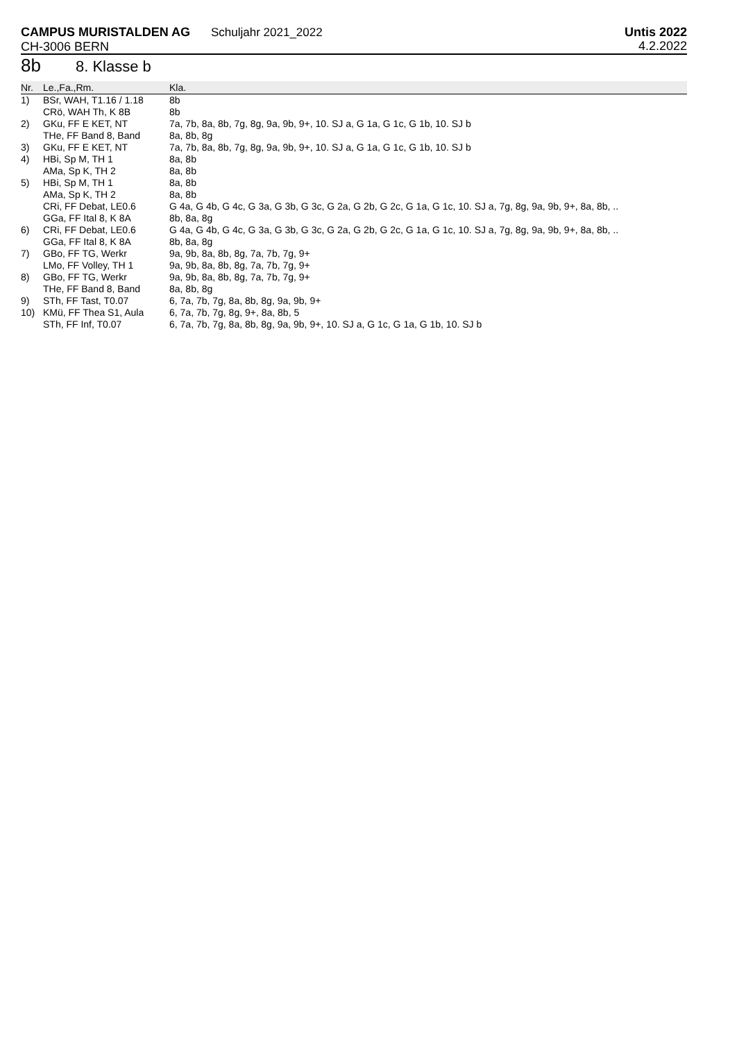CAMPUS MURISTALDEN AG Schuljahr 2021_2022
CH-3006 BERN
Untis 2022
4.2.2022
8b 8. Klasse b
| Nr. | Le.,Fa.,Rm. | Kla. |
| --- | --- | --- |
| 1) | BSr, WAH, T1.16 / 1.18 | 8b |
| | CRö, WAH Th, K 8B | 8b |
| 2) | GKu, FF E KET, NT | 7a, 7b, 8a, 8b, 7g, 8g, 9a, 9b, 9+, 10. SJ a, G 1a, G 1c, G 1b, 10. SJ b |
| | THe, FF Band 8, Band | 8a, 8b, 8g |
| 3) | GKu, FF E KET, NT | 7a, 7b, 8a, 8b, 7g, 8g, 9a, 9b, 9+, 10. SJ a, G 1a, G 1c, G 1b, 10. SJ b |
| 4) | HBi, Sp M, TH 1 | 8a, 8b |
| | AMa, Sp K, TH 2 | 8a, 8b |
| 5) | HBi, Sp M, TH 1 | 8a, 8b |
| | AMa, Sp K, TH 2 | 8a, 8b |
| | CRi, FF Debat, LE0.6 | G 4a, G 4b, G 4c, G 3a, G 3b, G 3c, G 2a, G 2b, G 2c, G 1a, G 1c, 10. SJ a, 7g, 8g, 9a, 9b, 9+, 8a, 8b, .. |
| | GGa, FF Ital 8, K 8A | 8b, 8a, 8g |
| 6) | CRi, FF Debat, LE0.6 | G 4a, G 4b, G 4c, G 3a, G 3b, G 3c, G 2a, G 2b, G 2c, G 1a, G 1c, 10. SJ a, 7g, 8g, 9a, 9b, 9+, 8a, 8b, .. |
| | GGa, FF Ital 8, K 8A | 8b, 8a, 8g |
| 7) | GBo, FF TG, Werkr | 9a, 9b, 8a, 8b, 8g, 7a, 7b, 7g, 9+ |
| | LMo, FF Volley, TH 1 | 9a, 9b, 8a, 8b, 8g, 7a, 7b, 7g, 9+ |
| 8) | GBo, FF TG, Werkr | 9a, 9b, 8a, 8b, 8g, 7a, 7b, 7g, 9+ |
| | THe, FF Band 8, Band | 8a, 8b, 8g |
| 9) | STh, FF Tast, T0.07 | 6, 7a, 7b, 7g, 8a, 8b, 8g, 9a, 9b, 9+ |
| 10) | KMü, FF Thea S1, Aula | 6, 7a, 7b, 7g, 8g, 9+, 8a, 8b, 5 |
| | STh, FF Inf, T0.07 | 6, 7a, 7b, 7g, 8a, 8b, 8g, 9a, 9b, 9+, 10. SJ a, G 1c, G 1a, G 1b, 10. SJ b |